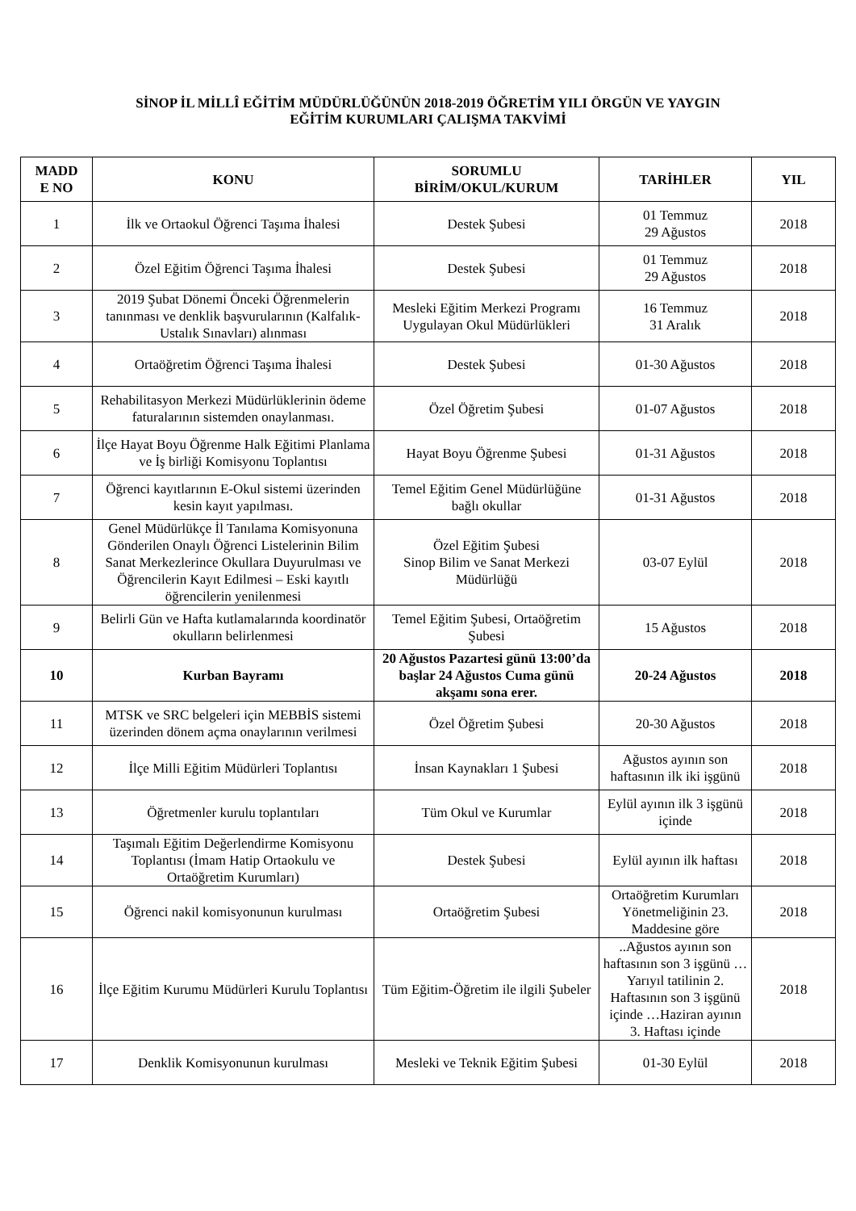SİNOP İL MİLLÎ EĞİTİM MÜDÜRLÜĞÜNÜN 2018-2019 ÖĞRETİM YILI ÖRGÜN VE YAYGIN
EĞİTİM KURUMLARI ÇALIŞMA TAKVİMİ
| MADD E NO | KONU | SORUMLU BİRİM/OKUL/KURUM | TARİHLER | YIL |
| --- | --- | --- | --- | --- |
| 1 | İlk ve Ortaokul Öğrenci Taşıma İhalesi | Destek Şubesi | 01 Temmuz 29 Ağustos | 2018 |
| 2 | Özel Eğitim Öğrenci Taşıma İhalesi | Destek Şubesi | 01 Temmuz 29 Ağustos | 2018 |
| 3 | 2019 Şubat Dönemi Önceki Öğrenmelerin tanınması ve denklik başvurularının (Kalfalık-Ustalık Sınavları) alınması | Mesleki Eğitim Merkezi Programı Uygulayan Okul Müdürlükleri | 16 Temmuz 31 Aralık | 2018 |
| 4 | Ortaöğretim Öğrenci Taşıma İhalesi | Destek Şubesi | 01-30 Ağustos | 2018 |
| 5 | Rehabilitasyon Merkezi Müdürlüklerinin ödeme faturalarının sistemden onaylanması. | Özel Öğretim Şubesi | 01-07 Ağustos | 2018 |
| 6 | İlçe Hayat Boyu Öğrenme Halk Eğitimi Planlama ve İş birliği Komisyonu Toplantısı | Hayat Boyu Öğrenme Şubesi | 01-31 Ağustos | 2018 |
| 7 | Öğrenci kayıtlarının E-Okul sistemi üzerinden kesin kayıt yapılması. | Temel Eğitim Genel Müdürlüğüne bağlı okullar | 01-31 Ağustos | 2018 |
| 8 | Genel Müdürlükçe İl Tanılama Komisyonuna Gönderilen Onaylı Öğrenci Listelerinin Bilim Sanat Merkezlerince Okullara Duyurulması ve Öğrencilerin Kayıt Edilmesi – Eski kayıtlı öğrencilerin yenilenmesi | Özel Eğitim Şubesi Sinop Bilim ve Sanat Merkezi Müdürlüğü | 03-07 Eylül | 2018 |
| 9 | Belirli Gün ve Hafta kutlamalarında koordinatör okulların belirlenmesi | Temel Eğitim Şubesi, Ortaöğretim Şubesi | 15 Ağustos | 2018 |
| 10 | Kurban Bayramı | 20 Ağustos Pazartesi günü 13:00’da başlar 24 Ağustos Cuma günü akşamı sona erer. | 20-24 Ağustos | 2018 |
| 11 | MTSK ve SRC belgeleri için MEBBİS sistemi üzerinden dönem açma onaylarının verilmesi | Özel Öğretim Şubesi | 20-30 Ağustos | 2018 |
| 12 | İlçe Milli Eğitim Müdürleri Toplantısı | İnsan Kaynakları 1 Şubesi | Ağustos ayının son haftasının ilk iki işgünü | 2018 |
| 13 | Öğretmenler kurulu toplantıları | Tüm Okul ve Kurumlar | Eylül ayının ilk 3 işgünü içinde | 2018 |
| 14 | Taşımalı Eğitim Değerlendirme Komisyonu Toplantısı (İmam Hatip Ortaokulu ve Ortaöğretim Kurumları) | Destek Şubesi | Eylül ayının ilk haftası | 2018 |
| 15 | Öğrenci nakil komisyonunun kurulması | Ortaöğretim Şubesi | Ortaöğretim Kurumları Yönetmeliğinin 23. Maddesine göre | 2018 |
| 16 | İlçe Eğitim Kurumu Müdürleri Kurulu Toplantısı | Tüm Eğitim-Öğretim ile ilgili Şubeler | ..Ağustos ayının son haftasının son 3 işgünü … Yarıyıl tatilinin 2. Haftasının son 3 işgünü içinde …Haziran ayının 3. Haftası içinde | 2018 |
| 17 | Denklik Komisyonunun kurulması | Mesleki ve Teknik Eğitim Şubesi | 01-30 Eylül | 2018 |